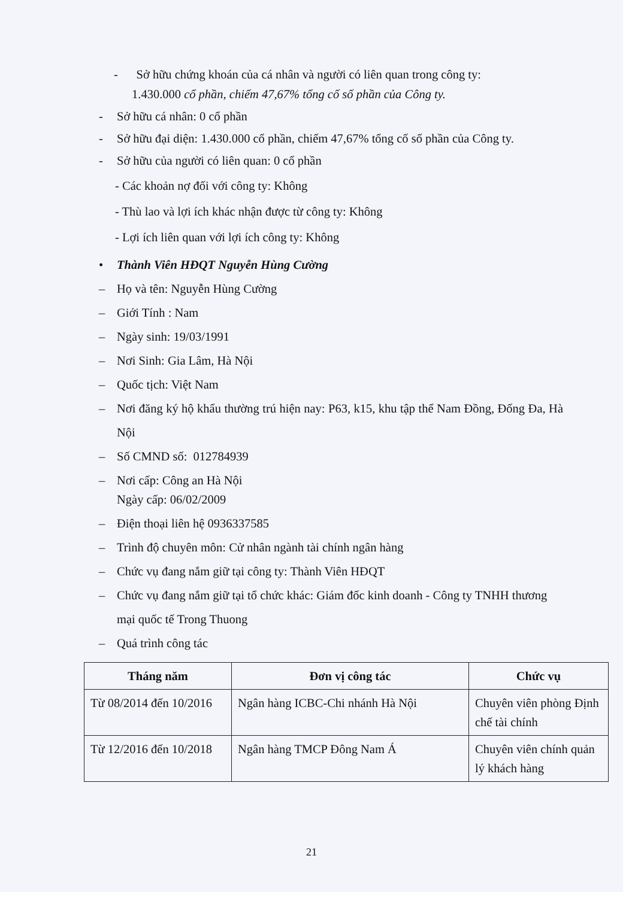- Sở hữu chứng khoán của cá nhân và người có liên quan trong công ty:
1.430.000 cổ phần, chiếm 47,67% tổng cố số phần của Công ty.
- Sở hữu cá nhân: 0 cổ phần
- Sở hữu đại diện: 1.430.000 cổ phần, chiếm 47,67% tổng cố số phần của Công ty.
- Sở hữu của người có liên quan: 0 cổ phần
- Các khoản nợ đối với công ty: Không
- Thù lao và lợi ích khác nhận được từ công ty: Không
- Lợi ích liên quan với lợi ích công ty: Không
• Thành Viên HĐQT Nguyễn Hùng Cường
– Họ và tên: Nguyễn Hùng Cường
– Giới Tính : Nam
– Ngày sinh: 19/03/1991
– Nơi Sinh: Gia Lâm, Hà Nội
– Quốc tịch: Việt Nam
– Nơi đăng ký hộ khẩu thường trú hiện nay: P63, k15, khu tập thể Nam Đồng, Đống Đa, Hà Nội
– Số CMND số: 012784939
– Nơi cấp: Công an Hà Nội
Ngày cấp: 06/02/2009
– Điện thoại liên hệ 0936337585
– Trình độ chuyên môn: Cử nhân ngành tài chính ngân hàng
– Chức vụ đang nắm giữ tại công ty: Thành Viên HĐQT
– Chức vụ đang nắm giữ tại tổ chức khác: Giám đốc kinh doanh - Công ty TNHH thương mại quốc tế Trong Thuong
– Quá trình công tác
| Tháng năm | Đơn vị công tác | Chức vụ |
| --- | --- | --- |
| Từ 08/2014 đến 10/2016 | Ngân hàng ICBC-Chi nhánh Hà Nội | Chuyên viên phòng Định chế tài chính |
| Từ 12/2016 đến 10/2018 | Ngân hàng TMCP Đông Nam Á | Chuyên viên chính quản lý khách hàng |
21